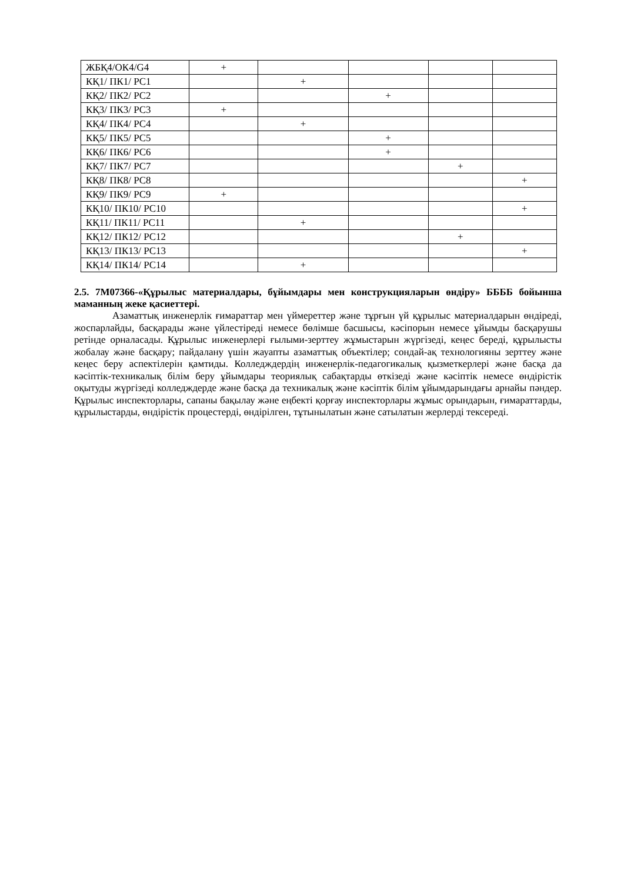| ЖБҚ4/ОК4/G4 | + | | | | |
| КҚ1/ ПК1/ PC1 | | + | | | |
| КҚ2/ ПК2/ PC2 | | | + | | |
| КҚ3/ ПК3/ PC3 | + | | | | |
| КҚ4/ ПК4/ PC4 | | + | | | |
| КҚ5/ ПК5/ PC5 | | | + | | |
| КҚ6/ ПК6/ PC6 | | | + | | |
| КҚ7/ ПК7/ PC7 | | | | + | |
| КҚ8/ ПК8/ PC8 | | | | | + |
| КҚ9/ ПК9/ PC9 | + | | | | |
| КҚ10/ ПК10/ PC10 | | | | | + |
| КҚ11/ ПК11/ PC11 | | + | | | |
| КҚ12/ ПК12/ PC12 | | | | + | |
| КҚ13/ ПК13/ PC13 | | | | | + |
| КҚ14/ ПК14/ PC14 | | + | | | |
2.5. 7М07366-«Құрылыс материалдары, бұйымдары мен конструкцияларын өндіру» ББББ бойынша маманның жеке қасиеттері.
Азаматтық инженерлік ғимараттар мен үймереттер және тұрғын үй құрылыс материалдарын өндіреді, жоспарлайды, басқарады және үйлестіреді немесе бөлімше басшысы, кәсіпорын немесе ұйымды басқарушы ретінде орналасады. Құрылыс инженерлері ғылыми-зерттеу жұмыстарын жүргізеді, кеңес береді, құрылысты жобалау және басқару; пайдалану үшін жауапты азаматтық объектілер; сондай-ақ технологияны зерттеу және кеңес беру аспектілерін қамтиды. Колледждердің инженерлік-педагогикалық қызметкерлері және басқа да кәсіптік-техникалық білім беру ұйымдары теориялық сабақтарды өткізеді және кәсіптік немесе өндірістік оқытуды жүргізеді колледждерде және басқа да техникалық және кәсіптік білім ұйымдарындағы арнайы пәндер. Құрылыс инспекторлары, сапаны бақылау және еңбекті қорғау инспекторлары жұмыс орындарын, ғимараттарды, құрылыстарды, өндірістік процестерді, өндірілген, тұтынылатын және сатылатын жерлерді тексереді.